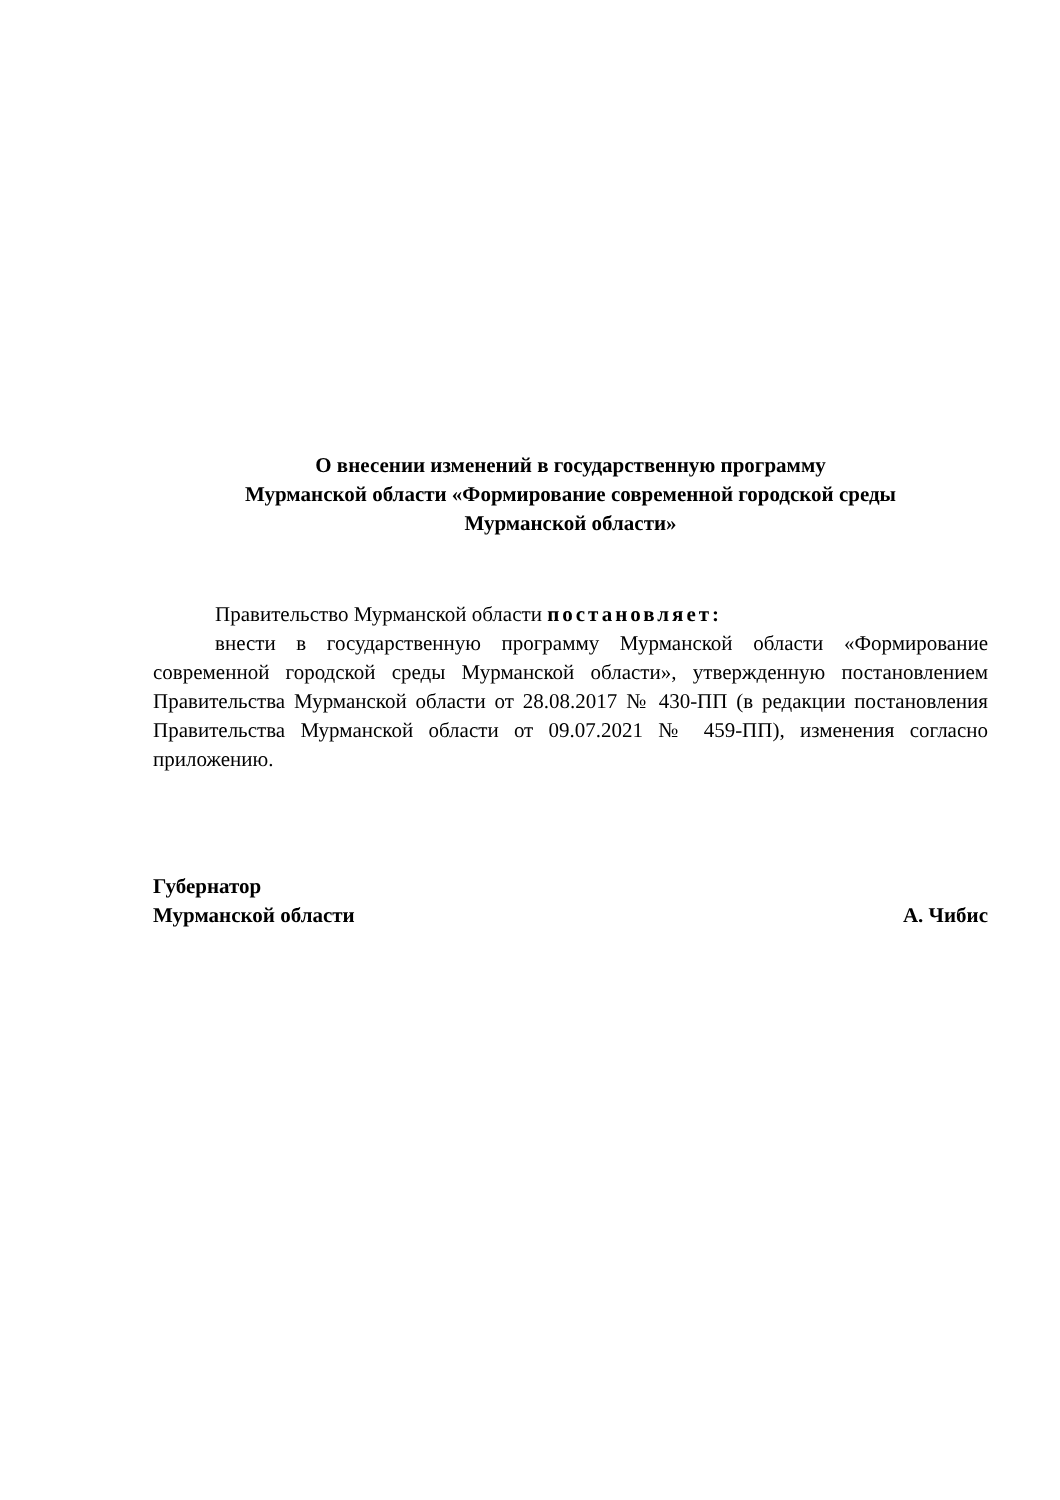О внесении изменений в государственную программу
Мурманской области «Формирование современной городской среды
Мурманской области»
Правительство Мурманской области постановляет:
внести в государственную программу Мурманской области «Формирование современной городской среды Мурманской области», утвержденную постановлением Правительства Мурманской области от 28.08.2017 № 430-ПП (в редакции постановления Правительства Мурманской области от 09.07.2021 № 459-ПП), изменения согласно приложению.
Губернатор
Мурманской области
А. Чибис